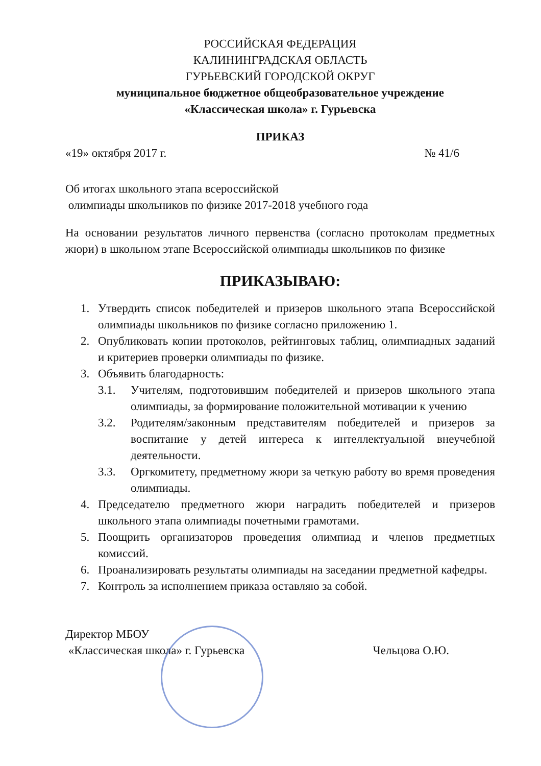РОССИЙСКАЯ ФЕДЕРАЦИЯ
КАЛИНИНГРАДСКАЯ ОБЛАСТЬ
ГУРЬЕВСКИЙ ГОРОДСКОЙ ОКРУГ
муниципальное бюджетное общеобразовательное учреждение
«Классическая школа» г. Гурьевска
ПРИКАЗ
«19» октября 2017 г. № 41/6
Об итогах школьного этапа всероссийской
олимпиады школьников по физике 2017-2018 учебного года
На основании результатов личного первенства (согласно протоколам предметных жюри) в школьном этапе Всероссийской олимпиады школьников по физике
ПРИКАЗЫВАЮ:
1. Утвердить список победителей и призеров школьного этапа Всероссийской олимпиады школьников по физике согласно приложению 1.
2. Опубликовать копии протоколов, рейтинговых таблиц, олимпиадных заданий и критериев проверки олимпиады по физике.
3. Объявить благодарность:
3.1. Учителям, подготовившим победителей и призеров школьного этапа олимпиады, за формирование положительной мотивации к учению
3.2. Родителям/законным представителям победителей и призеров за воспитание у детей интереса к интеллектуальной внеучебной деятельности.
3.3. Оргкомитету, предметному жюри за четкую работу во время проведения олимпиады.
4. Председателю предметного жюри наградить победителей и призеров школьного этапа олимпиады почетными грамотами.
5. Поощрить организаторов проведения олимпиад и членов предметных комиссий.
6. Проанализировать результаты олимпиады на заседании предметной кафедры.
7. Контроль за исполнением приказа оставляю за собой.
Директор МБОУ
«Классическая школа» г. Гурьевска Чельцова О.Ю.